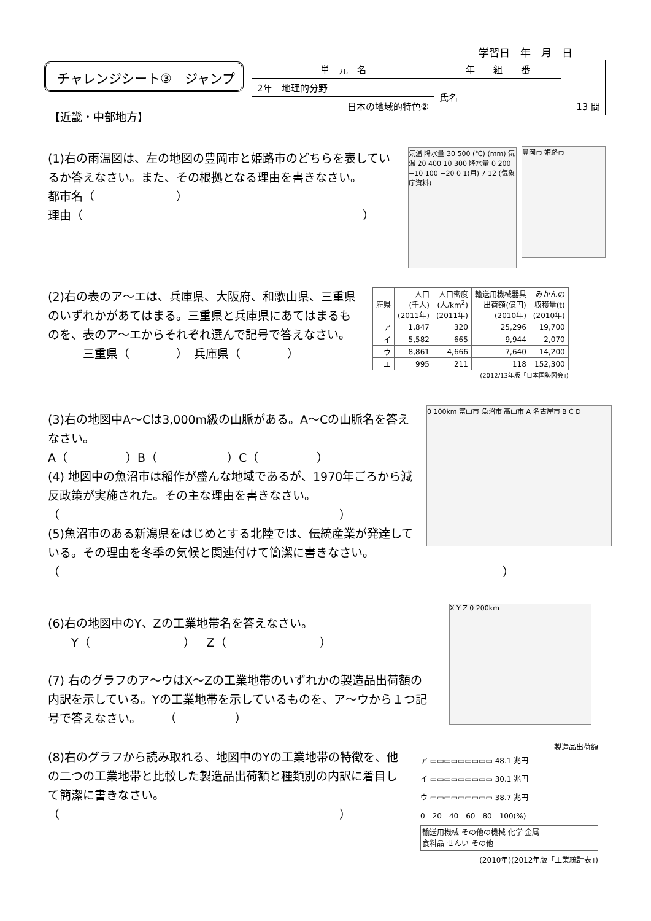学習日　年　月　日
チャレンジシート③　ジャンプ
【近畿・中部地方】
| 単 元 名 | 年 組 番 | 13 問 |
| 2年 地理的分野 | 氏名 | |
| 日本の地域的特色② | | |
(1)右の雨温図は、左の地図の豊岡市と姫路市のどちらを表しているか答えなさい。また、その根拠となる理由を書きなさい。
都市名（　　　　　　　）
理由（　　　　　　　　　　　　　　　　　　　　　　　　）
気温 降水量 30 500 (℃) (mm) 気温 20 400 10 300 降水量 0 200 −10 100 −20 0 1(月) 7 12 (気象庁資料)
豊岡市 姫路市
(2)右の表のア～エは、兵庫県、大阪府、和歌山県、三重県のいずれかがあてはまる。三重県と兵庫県にあてはまるものを、表のア～エからそれぞれ選んで記号で答えなさい。
　　　三重県（　　　　）　兵庫県（　　　　）
| 府県 | 人口 (千人) (2011年) | 人口密度 (人/km<sup>2</sup>) (2011年) | 輸送用機械器具 出荷額(億円) (2010年) | みかんの 収穫量(t) (2010年) |
| --- | --- | --- | --- | --- |
| ア | 1,847 | 320 | 25,296 | 19,700 |
| イ | 5,582 | 665 | 9,944 | 2,070 |
| ウ | 8,861 | 4,666 | 7,640 | 14,200 |
| エ | 995 | 211 | 118 | 152,300 |
(2012/13年版「日本国勢図会」)
(3)右の地図中A～Cは3,000m級の山脈がある。A～Cの山脈名を答えなさい。
A（　　　　　）B（　　　　　　）C（　　　　　）
(4) 地図中の魚沼市は稲作が盛んな地域であるが、1970年ごろから減反政策が実施された。その主な理由を書きなさい。
（　　　　　　　　　　　　　　　　　　　　　　　　）
(5)魚沼市のある新潟県をはじめとする北陸では、伝統産業が発達している。その理由を冬季の気候と関連付けて簡潔に書きなさい。
（　　　　　　　　　　　　　　　　　　　　　　　　　　　　　　　　　　　　　　）
0 100km 富山市 魚沼市 高山市 A 名古屋市 B C D
(6)右の地図中のY、Zの工業地帯名を答えなさい。
　　Y（　　　　　　　　）　Z（　　　　　　　　）
(7) 右のグラフのア～ウはX～Zの工業地帯のいずれかの製造品出荷額の内訳を示している。Yの工業地帯を示しているものを、ア～ウから１つ記号で答えなさい。　　　（　　　　　）
X Y Z 0 200km
(8)右のグラフから読み取れる、地図中のYの工業地帯の特徴を、他の二つの工業地帯と比較した製造品出荷額と種類別の内訳に着目して簡潔に書きなさい。
（　　　　　　　　　　　　　　　　　　　　　　　　）
製造品出荷額
ア ▭▭▭▭▭▭▭▭▭ 48.1 兆円
イ ▭▭▭▭▭▭▭▭▭ 30.1 兆円
ウ ▭▭▭▭▭▭▭▭▭ 38.7 兆円
0　20　40　60　80　100(%)
輸送用機械 その他の機械 化学 金属
食料品 せんい その他
(2010年)(2012年版「工業統計表」)